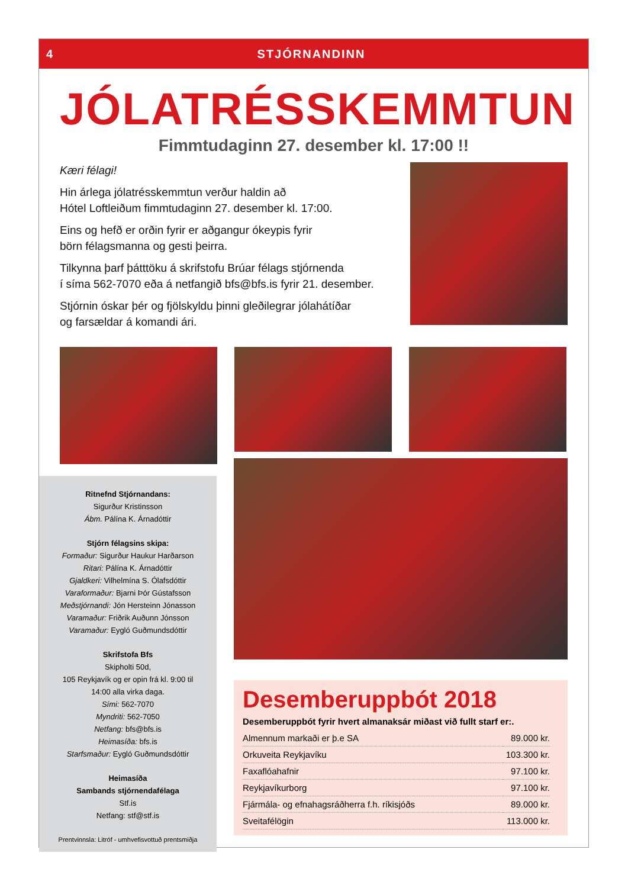4 STJÓRNANDINN
JÓLATRÉSSKEMMTUN
Fimmtudaginn 27. desember kl. 17:00 !!
Kæri félagi!
Hin árlega jólatrésskemmtun verður haldin að
Hótel Loftleiðum fimmtudaginn 27. desember kl. 17:00.
Eins og hefð er orðin fyrir er aðgangur ókeypis fyrir
börn félagsmanna og gesti þeirra.
Tilkynna þarf þátttöku á skrifstofu Brúar félags stjórnenda
í síma 562-7070 eða á netfangið bfs@bfs.is fyrir 21. desember.
Stjórnin óskar þér og fjölskyldu þinni gleðilegrar jólahátíðar
og farsældar á komandi ári.
Ritnefnd Stjórnandans:
Sigurður Kristinsson
Ábm. Pálína K. Árnadóttir
Stjórn félagsins skipa:
Formaður: Sigurður Haukur Harðarson
Ritari: Pálína K. Árnadóttir
Gjaldkeri: Vilhelmína S. Ólafsdóttir
Varaformaður: Bjarni Þór Gústafsson
Meðstjórnandi: Jón Hersteinn Jónasson
Varamaður: Friðrik Auðunn Jónsson
Varamaður: Eygló Guðmundsdóttir
Skrifstofa Bfs
Skipholti 50d,
105 Reykjavík og er opin frá kl. 9:00 til
14:00 alla virka daga.
Sími: 562-7070
Myndriti: 562-7050
Netfang: bfs@bfs.is
Heimasíða: bfs.is
Starfsmaður: Eygló Guðmundsdóttir
Heimasíða
Sambands stjórnendafélaga
Stf.is
Netfang: stf@stf.is
Prentvinnsla: Litróf - umhvefisvottuð prentsmiðja
Desemberuppbót 2018
Desemberuppbót fyrir hvert almanaksár miðast við fullt starf er:.
| Almennum markaði er þ.e SA | 89.000 kr. |
| Orkuveita Reykjavíku | 103.300 kr. |
| Faxaflóahafnir | 97.100 kr. |
| Reykjavíkurborg | 97.100 kr. |
| Fjármála- og efnahagsráðherra f.h. ríkisjóðs | 89.000 kr. |
| Sveitafélögin | 113.000 kr. |